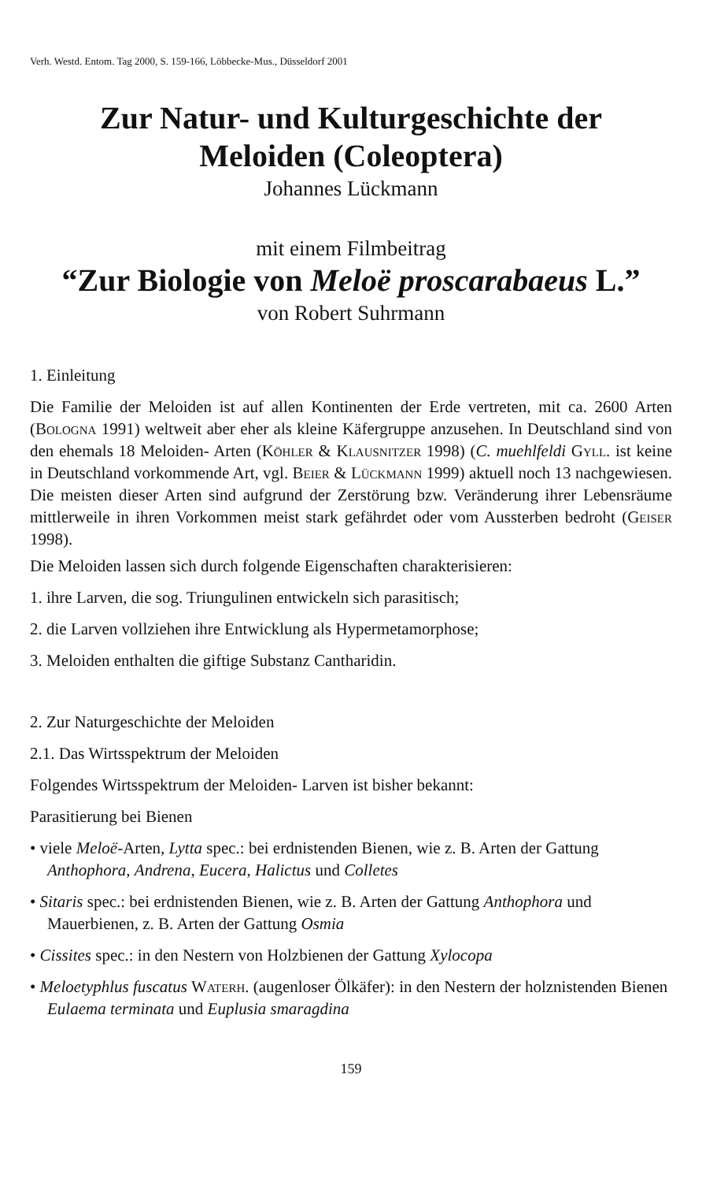Verh. Westd. Entom. Tag 2000, S. 159-166, Löbbecke-Mus., Düsseldorf 2001
Zur Natur- und Kulturgeschichte der
Meloiden (Coleoptera)
Johannes Lückmann
mit einem Filmbeitrag
“Zur Biologie von Meloë proscarabaeus L.”
von Robert Suhrmann
1. Einleitung
Die Familie der Meloiden ist auf allen Kontinenten der Erde vertreten, mit ca. 2600 Arten (Bologna 1991) weltweit aber eher als kleine Käfergruppe anzusehen. In Deutschland sind von den ehemals 18 Meloiden- Arten (Köhler & Klausnitzer 1998) (C. muehlfeldi Gyll. ist keine in Deutschland vorkommende Art, vgl. Beier & Lückmann 1999) aktuell noch 13 nachgewiesen. Die meisten dieser Arten sind aufgrund der Zerstörung bzw. Veränderung ihrer Lebensräume mittlerweile in ihren Vorkommen meist stark gefährdet oder vom Aussterben bedroht (Geiser 1998).
Die Meloiden lassen sich durch folgende Eigenschaften charakterisieren:
1. ihre Larven, die sog. Triungulinen entwickeln sich parasitisch;
2. die Larven vollziehen ihre Entwicklung als Hypermetamorphose;
3. Meloiden enthalten die giftige Substanz Cantharidin.
2. Zur Naturgeschichte der Meloiden
2.1. Das Wirtsspektrum der Meloiden
Folgendes Wirtsspektrum der Meloiden- Larven ist bisher bekannt:
Parasitierung bei Bienen
• viele Meloë-Arten, Lytta spec.: bei erdnistenden Bienen, wie z. B. Arten der Gattung Anthophora, Andrena, Eucera, Halictus und Colletes
• Sitaris spec.: bei erdnistenden Bienen, wie z. B. Arten der Gattung Anthophora und Mauerbienen, z. B. Arten der Gattung Osmia
• Cissites spec.: in den Nestern von Holzbienen der Gattung Xylocopa
• Meloetyphlus fuscatus Waterh. (augenloser Ölkäfer): in den Nestern der holznistenden Bienen Eulaema terminata und Euplusia smaragdina
159